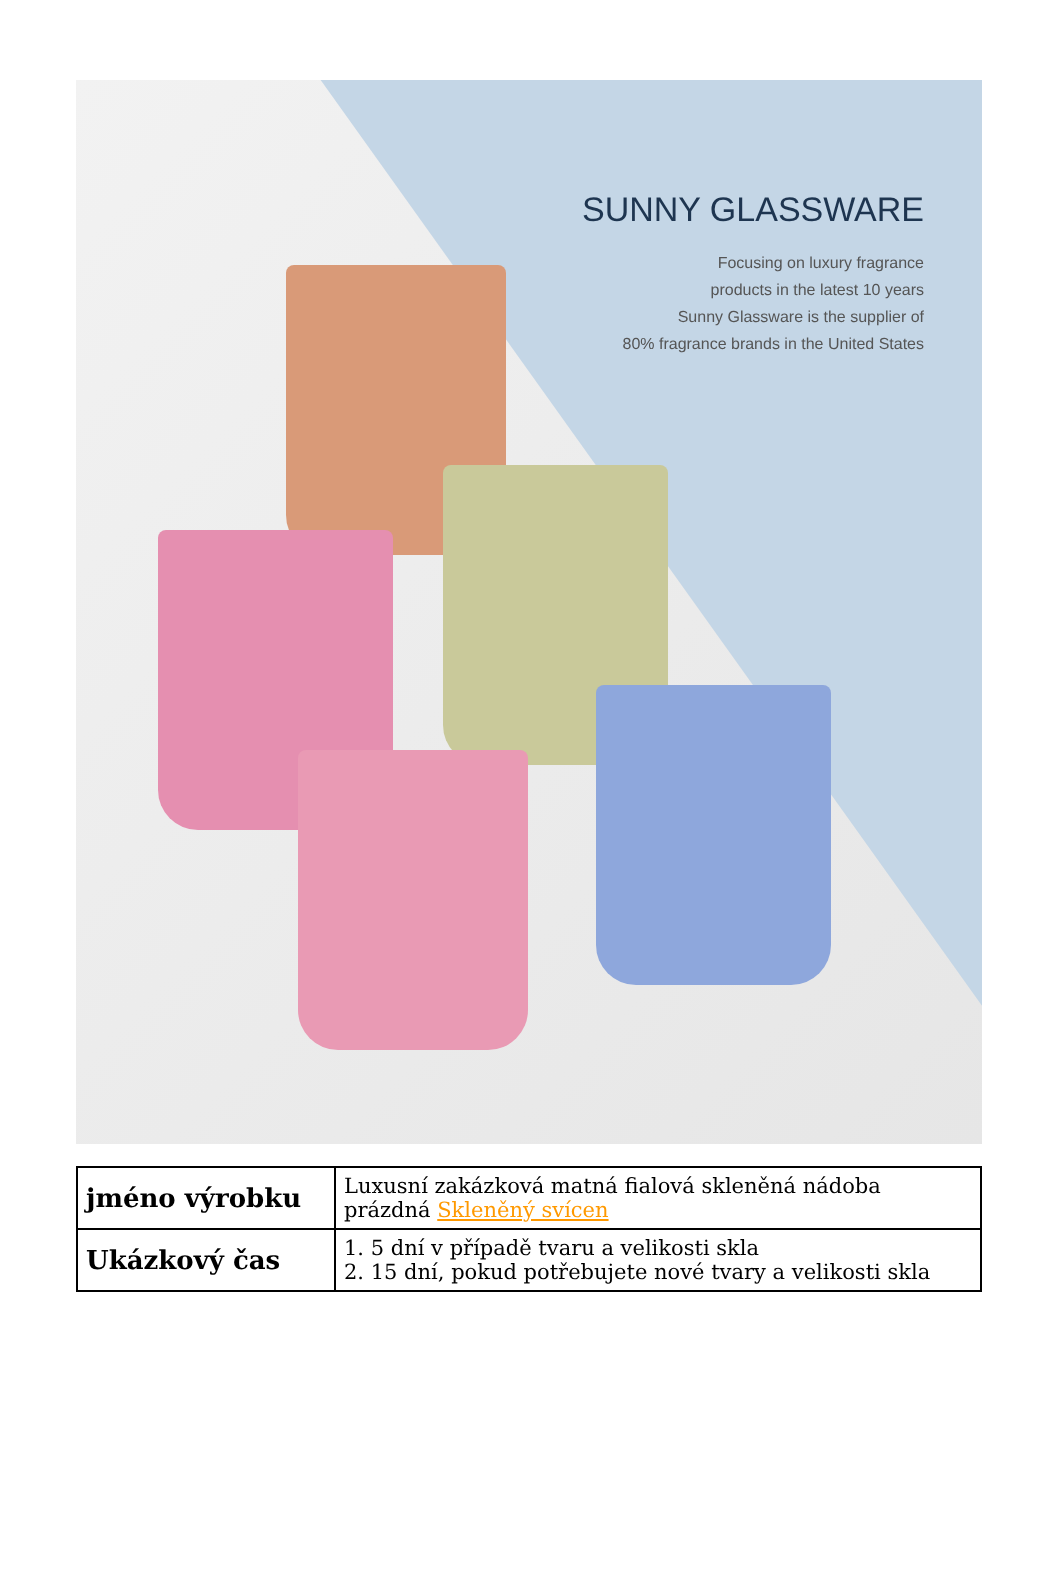SUNNY GLASSWARE
Focusing on luxury fragrance
products in the latest 10 years
Sunny Glassware is the supplier of
80% fragrance brands in the United States
| jméno výrobku | Luxusní zakázková matná fialová skleněná nádoba prázdná Skleněný svícen |
| Ukázkový čas | 1. 5 dní v případě tvaru a velikosti skla 2. 15 dní, pokud potřebujete nové tvary a velikosti skla |